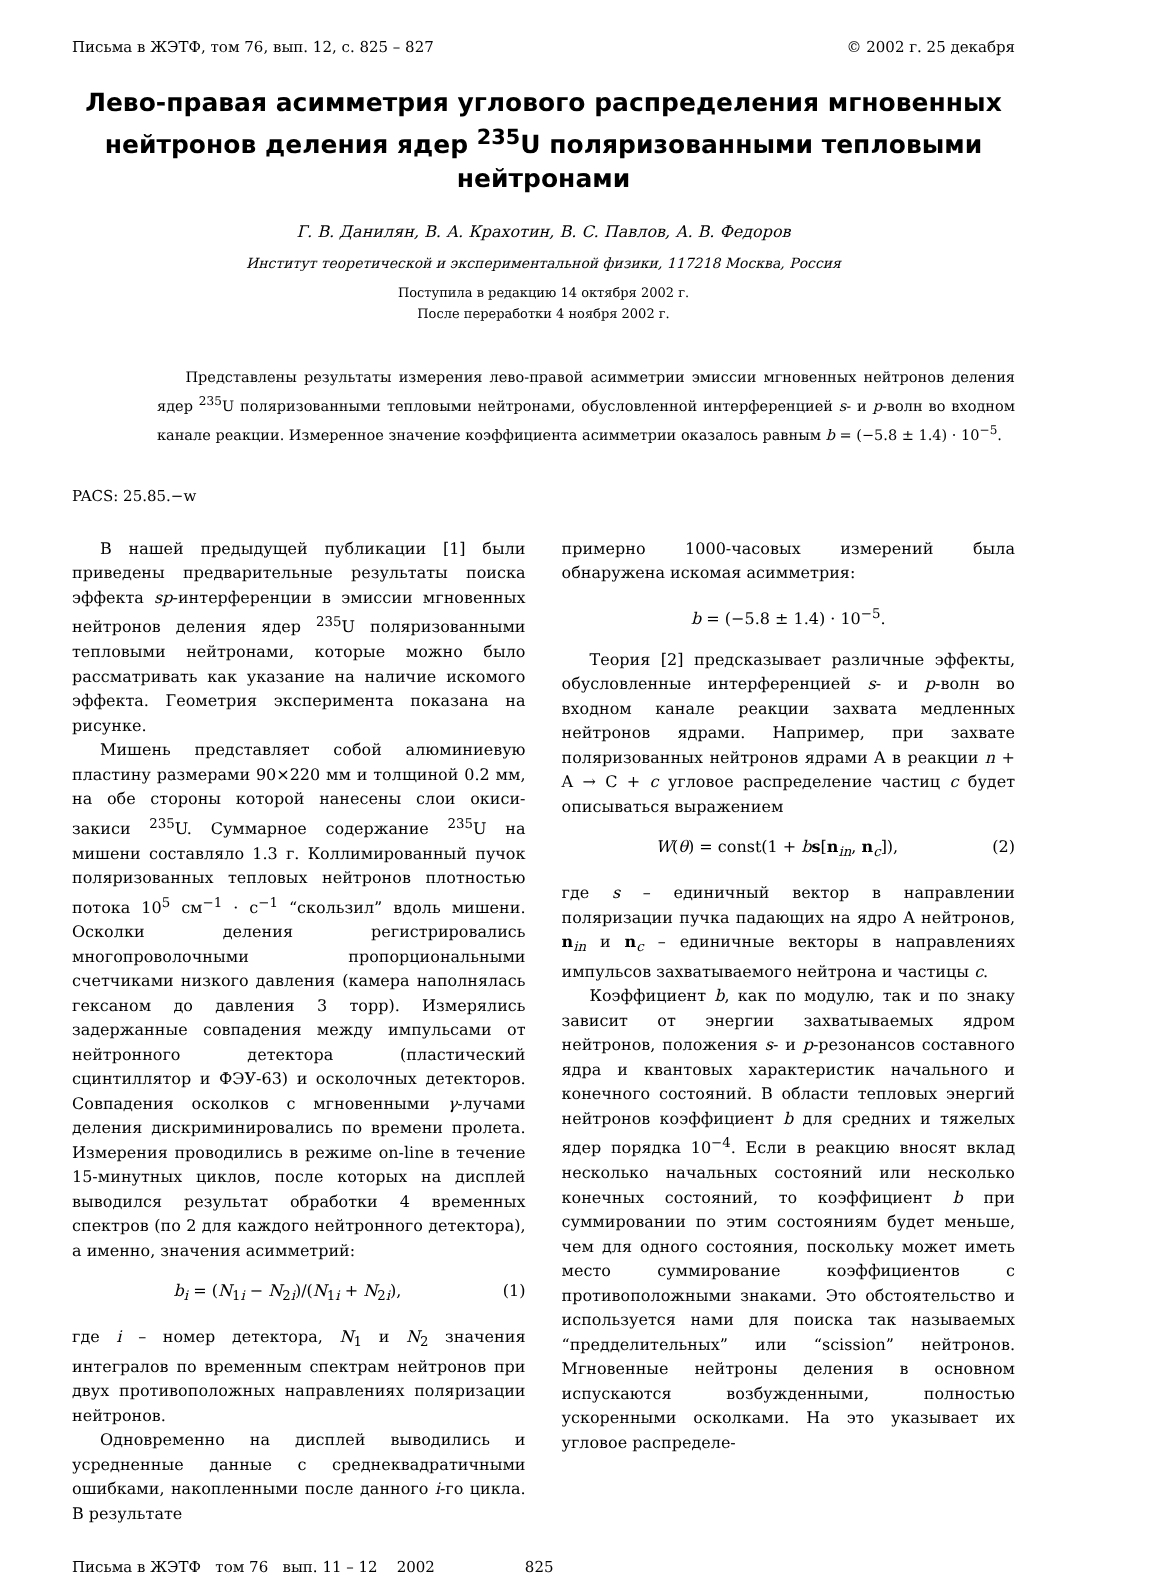Письма в ЖЭТФ, том 76, вып. 12, с. 825 – 827 © 2002 г. 25 декабря
Лево-правая асимметрия углового распределения мгновенных нейтронов деления ядер <sup>235</sup>U поляризованными тепловыми нейтронами
Г. В. Данилян, В. А. Крахотин, В. С. Павлов, А. В. Федоров
Институт теоретической и экспериментальной физики, 117218 Москва, Россия
Поступила в редакцию 14 октября 2002 г.
После переработки 4 ноября 2002 г.
Представлены результаты измерения лево-правой асимметрии эмиссии мгновенных нейтронов деления ядер <sup>235</sup>U поляризованными тепловыми нейтронами, обусловленной интерференцией s- и p-волн во входном канале реакции. Измеренное значение коэффициента асимметрии оказалось равным b = (−5.8 ± 1.4) · 10<sup>−5</sup>.
PACS: 25.85.−w
В нашей предыдущей публикации [1] были приведены предварительные результаты поиска эффекта sp-интерференции в эмиссии мгновенных нейтронов деления ядер <sup>235</sup>U поляризованными тепловыми нейтронами, которые можно было рассматривать как указание на наличие искомого эффекта. Геометрия эксперимента показана на рисунке.
Мишень представляет собой алюминиевую пластину размерами 90×220 мм и толщиной 0.2 мм, на обе стороны которой нанесены слои окиси-закиси <sup>235</sup>U. Суммарное содержание <sup>235</sup>U на мишени составляло 1.3 г. Коллимированный пучок поляризованных тепловых нейтронов плотностью потока 10<sup>5</sup> см<sup>−1</sup> · с<sup>−1</sup> “скользил” вдоль мишени. Осколки деления регистрировались многопроволочными пропорциональными счетчиками низкого давления (камера наполнялась гексаном до давления 3 торр). Измерялись задержанные совпадения между импульсами от нейтронного детектора (пластический сцинтиллятор и ФЭУ-63) и осколочных детекторов. Совпадения осколков с мгновенными γ-лучами деления дискриминировались по времени пролета. Измерения проводились в режиме on-line в течение 15-минутных циклов, после которых на дисплей выводился результат обработки 4 временных спектров (по 2 для каждого нейтронного детектора), а именно, значения асимметрий:
b<sub>i</sub> = (N<sub>1i</sub> − N<sub>2i</sub>)/(N<sub>1i</sub> + N<sub>2i</sub>), (1)
где i – номер детектора, N<sub>1</sub> и N<sub>2</sub> значения интегралов по временным спектрам нейтронов при двух противоположных направлениях поляризации нейтронов.
Одновременно на дисплей выводились и усредненные данные с среднеквадратичными ошибками, накопленными после данного i-го цикла. В результате
примерно 1000-часовых измерений была обнаружена искомая асимметрия:
b = (−5.8 ± 1.4) · 10<sup>−5</sup>.
Теория [2] предсказывает различные эффекты, обусловленные интерференцией s- и p-волн во входном канале реакции захвата медленных нейтронов ядрами. Например, при захвате поляризованных нейтронов ядрами A в реакции n + A → C + c угловое распределение частиц c будет описываться выражением
W(θ) = const(1 + bs[n<sub>in</sub>, n<sub>c</sub>]), (2)
где s – единичный вектор в направлении поляризации пучка падающих на ядро A нейтронов, n<sub>in</sub> и n<sub>c</sub> – единичные векторы в направлениях импульсов захватываемого нейтрона и частицы c.
Коэффициент b, как по модулю, так и по знаку зависит от энергии захватываемых ядром нейтронов, положения s- и p-резонансов составного ядра и квантовых характеристик начального и конечного состояний. В области тепловых энергий нейтронов коэффициент b для средних и тяжелых ядер порядка 10<sup>−4</sup>. Если в реакцию вносят вклад несколько начальных состояний или несколько конечных состояний, то коэффициент b при суммировании по этим состояниям будет меньше, чем для одного состояния, поскольку может иметь место суммирование коэффициентов с противоположными знаками. Это обстоятельство и используется нами для поиска так называемых “предделительных” или “scission” нейтронов. Мгновенные нейтроны деления в основном испускаются возбужденными, полностью ускоренными осколками. На это указывает их угловое распределе-
Письма в ЖЭТФ том 76 вып. 11 – 12 2002 825